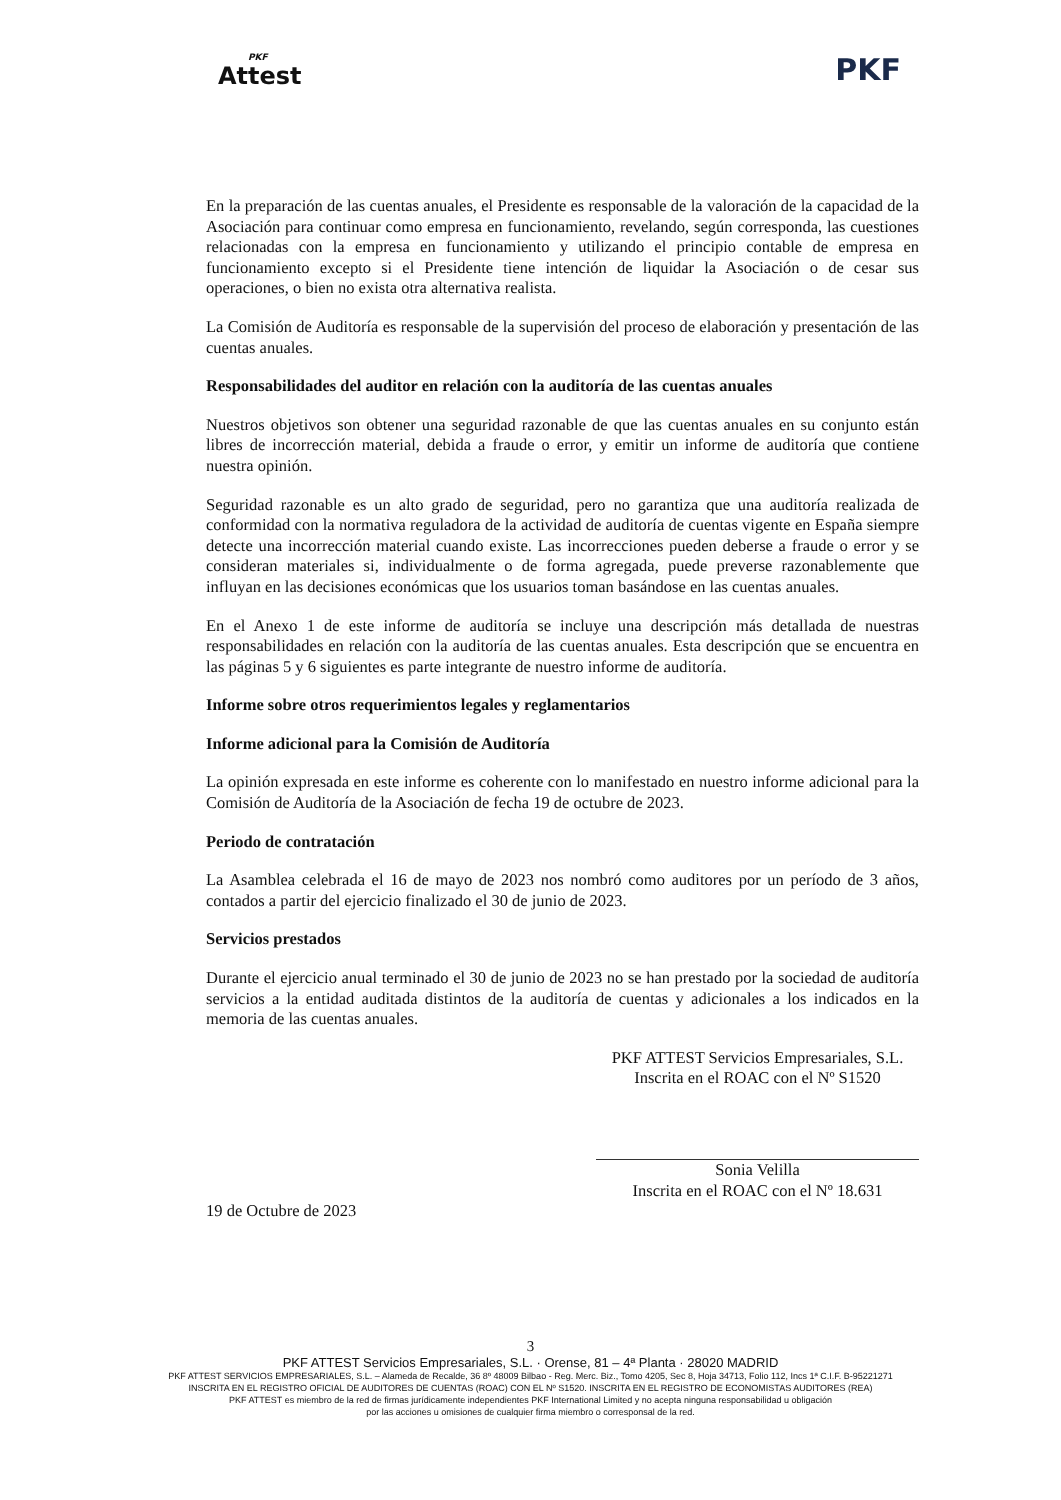PKF
Attest
PKF
En la preparación de las cuentas anuales, el Presidente es responsable de la valoración de la capacidad de la Asociación para continuar como empresa en funcionamiento, revelando, según corresponda, las cuestiones relacionadas con la empresa en funcionamiento y utilizando el principio contable de empresa en funcionamiento excepto si el Presidente tiene intención de liquidar la Asociación o de cesar sus operaciones, o bien no exista otra alternativa realista.
La Comisión de Auditoría es responsable de la supervisión del proceso de elaboración y presentación de las cuentas anuales.
Responsabilidades del auditor en relación con la auditoría de las cuentas anuales
Nuestros objetivos son obtener una seguridad razonable de que las cuentas anuales en su conjunto están libres de incorrección material, debida a fraude o error, y emitir un informe de auditoría que contiene nuestra opinión.
Seguridad razonable es un alto grado de seguridad, pero no garantiza que una auditoría realizada de conformidad con la normativa reguladora de la actividad de auditoría de cuentas vigente en España siempre detecte una incorrección material cuando existe. Las incorrecciones pueden deberse a fraude o error y se consideran materiales si, individualmente o de forma agregada, puede preverse razonablemente que influyan en las decisiones económicas que los usuarios toman basándose en las cuentas anuales.
En el Anexo 1 de este informe de auditoría se incluye una descripción más detallada de nuestras responsabilidades en relación con la auditoría de las cuentas anuales. Esta descripción que se encuentra en las páginas 5 y 6 siguientes es parte integrante de nuestro informe de auditoría.
Informe sobre otros requerimientos legales y reglamentarios
Informe adicional para la Comisión de Auditoría
La opinión expresada en este informe es coherente con lo manifestado en nuestro informe adicional para la Comisión de Auditoría de la Asociación de fecha 19 de octubre de 2023.
Periodo de contratación
La Asamblea celebrada el 16 de mayo de 2023 nos nombró como auditores por un período de 3 años, contados a partir del ejercicio finalizado el 30 de junio de 2023.
Servicios prestados
Durante el ejercicio anual terminado el 30 de junio de 2023 no se han prestado por la sociedad de auditoría servicios a la entidad auditada distintos de la auditoría de cuentas y adicionales a los indicados en la memoria de las cuentas anuales.
PKF ATTEST Servicios Empresariales, S.L.
Inscrita en el ROAC con el Nº S1520
Sonia Velilla
Inscrita en el ROAC con el Nº 18.631
19 de Octubre de 2023
3
PKF ATTEST Servicios Empresariales, S.L. · Orense, 81 – 4ª Planta · 28020 MADRID
PKF ATTEST SERVICIOS EMPRESARIALES, S.L. – Alameda de Recalde, 36 8º 48009 Bilbao - Reg. Merc. Biz., Tomo 4205, Sec 8, Hoja 34713, Folio 112, Incs 1ª C.I.F. B-95221271
INSCRITA EN EL REGISTRO OFICIAL DE AUDITORES DE CUENTAS (ROAC) CON EL Nº S1520. INSCRITA EN EL REGISTRO DE ECONOMISTAS AUDITORES (REA)
PKF ATTEST es miembro de la red de firmas jurídicamente independientes PKF International Limited y no acepta ninguna responsabilidad u obligación
por las acciones u omisiones de cualquier firma miembro o corresponsal de la red.